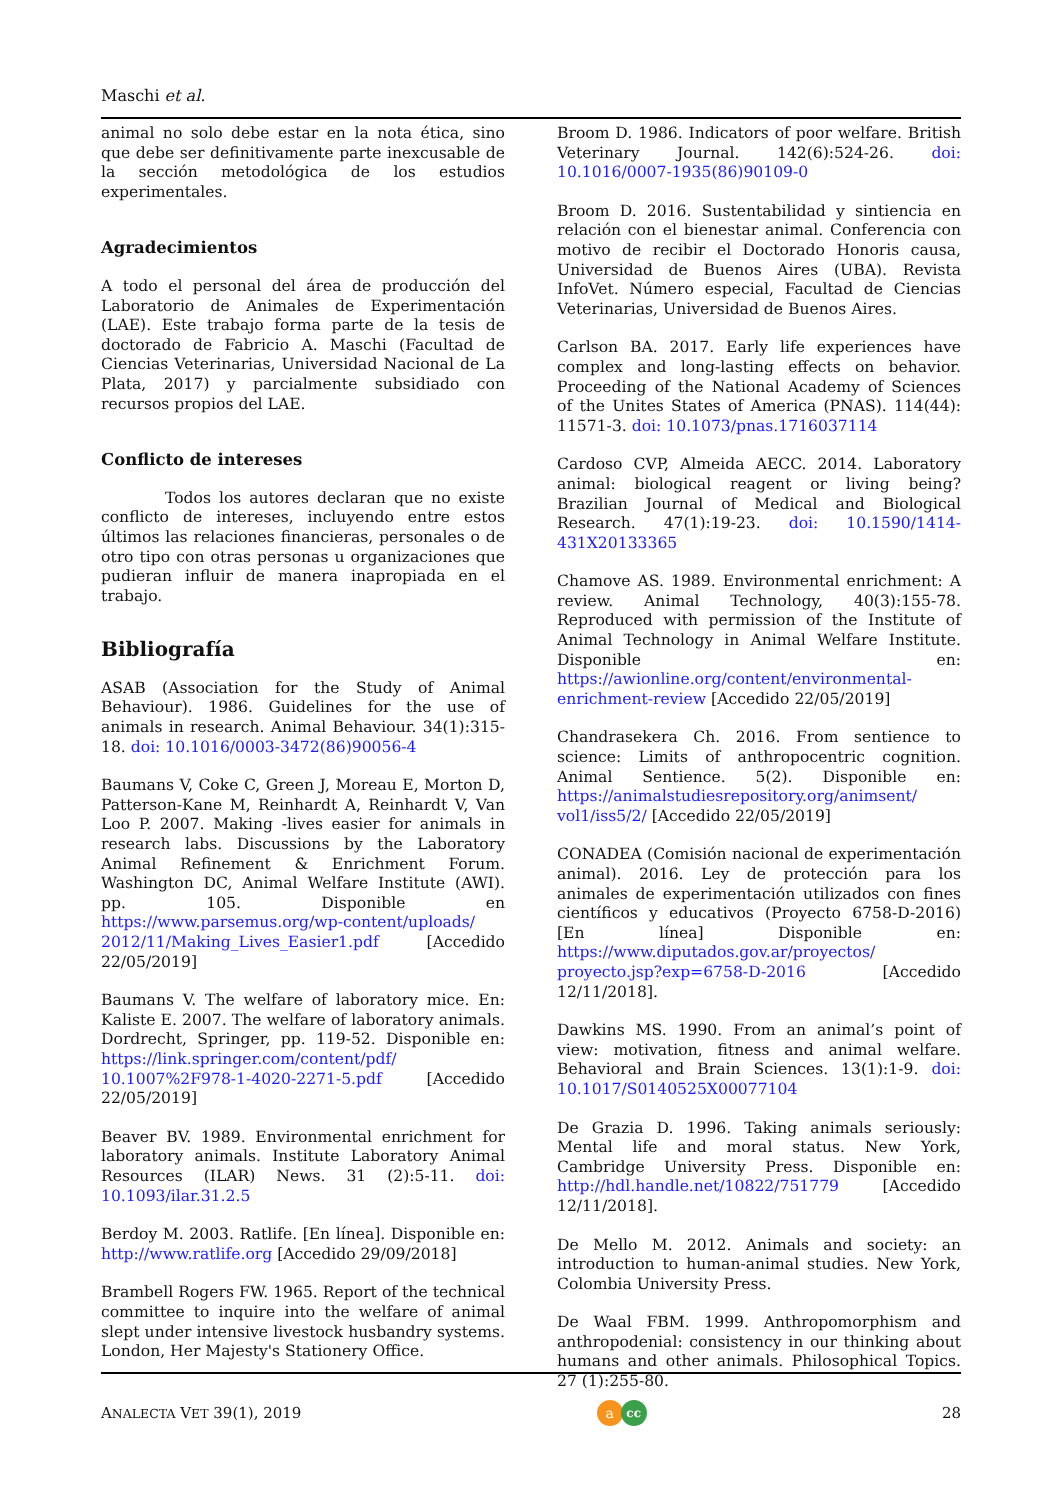Maschi et al.
animal no solo debe estar en la nota ética, sino que debe ser definitivamente parte inexcusable de la sección metodológica de los estudios experimentales.
Agradecimientos
A todo el personal del área de producción del Laboratorio de Animales de Experimentación (LAE). Este trabajo forma parte de la tesis de doctorado de Fabricio A. Maschi (Facultad de Ciencias Veterinarias, Universidad Nacional de La Plata, 2017) y parcialmente subsidiado con recursos propios del LAE.
Conflicto de intereses
Todos los autores declaran que no existe conflicto de intereses, incluyendo entre estos últimos las relaciones financieras, personales o de otro tipo con otras personas u organizaciones que pudieran influir de manera inapropiada en el trabajo.
Bibliografía
ASAB (Association for the Study of Animal Behaviour). 1986. Guidelines for the use of animals in research. Animal Behaviour. 34(1):315-18. doi: 10.1016/0003-3472(86)90056-4
Baumans V, Coke C, Green J, Moreau E, Morton D, Patterson-Kane M, Reinhardt A, Reinhardt V, Van Loo P. 2007. Making -lives easier for animals in research labs. Discussions by the Laboratory Animal Refinement & Enrichment Forum. Washington DC, Animal Welfare Institute (AWI). pp. 105. Disponible en https://www.parsemus.org/wp-content/uploads/ 2012/11/Making_Lives_Easier1.pdf [Accedido 22/05/2019]
Baumans V. The welfare of laboratory mice. En: Kaliste E. 2007. The welfare of laboratory animals. Dordrecht, Springer, pp. 119-52. Disponible en: https://link.springer.com/content/pdf/ 10.1007%2F978-1-4020-2271-5.pdf [Accedido 22/05/2019]
Beaver BV. 1989. Environmental enrichment for laboratory animals. Institute Laboratory Animal Resources (ILAR) News. 31 (2):5-11. doi: 10.1093/ilar.31.2.5
Berdoy M. 2003. Ratlife. [En línea]. Disponible en: http://www.ratlife.org [Accedido 29/09/2018]
Brambell Rogers FW. 1965. Report of the technical committee to inquire into the welfare of animal slept under intensive livestock husbandry systems. London, Her Majesty's Stationery Office.
Broom D. 1986. Indicators of poor welfare. British Veterinary Journal. 142(6):524-26. doi: 10.1016/0007-1935(86)90109-0
Broom D. 2016. Sustentabilidad y sintiencia en relación con el bienestar animal. Conferencia con motivo de recibir el Doctorado Honoris causa, Universidad de Buenos Aires (UBA). Revista InfoVet. Número especial, Facultad de Ciencias Veterinarias, Universidad de Buenos Aires.
Carlson BA. 2017. Early life experiences have complex and long-lasting effects on behavior. Proceeding of the National Academy of Sciences of the Unites States of America (PNAS). 114(44): 11571-3. doi: 10.1073/pnas.1716037114
Cardoso CVP, Almeida AECC. 2014. Laboratory animal: biological reagent or living being? Brazilian Journal of Medical and Biological Research. 47(1):19-23. doi: 10.1590/1414-431X20133365
Chamove AS. 1989. Environmental enrichment: A review. Animal Technology, 40(3):155-78. Reproduced with permission of the Institute of Animal Technology in Animal Welfare Institute. Disponible en: https://awionline.org/content/environmental-enrichment-review [Accedido 22/05/2019]
Chandrasekera Ch. 2016. From sentience to science: Limits of anthropocentric cognition. Animal Sentience. 5(2). Disponible en: https://animalstudiesrepository.org/animsent/ vol1/iss5/2/ [Accedido 22/05/2019]
CONADEA (Comisión nacional de experimentación animal). 2016. Ley de protección para los animales de experimentación utilizados con fines científicos y educativos (Proyecto 6758-D-2016) [En línea] Disponible en: https://www.diputados.gov.ar/proyectos/ proyecto.jsp?exp=6758-D-2016 [Accedido 12/11/2018].
Dawkins MS. 1990. From an animal’s point of view: motivation, fitness and animal welfare. Behavioral and Brain Sciences. 13(1):1-9. doi: 10.1017/S0140525X00077104
De Grazia D. 1996. Taking animals seriously: Mental life and moral status. New York, Cambridge University Press. Disponible en: http://hdl.handle.net/10822/751779 [Accedido 12/11/2018].
De Mello M. 2012. Animals and society: an introduction to human-animal studies. New York, Colombia University Press.
De Waal FBM. 1999. Anthropomorphism and anthropodenial: consistency in our thinking about humans and other animals. Philosophical Topics. 27 (1):255-80.
ANALECTA VET 39(1), 2019 a cc 28